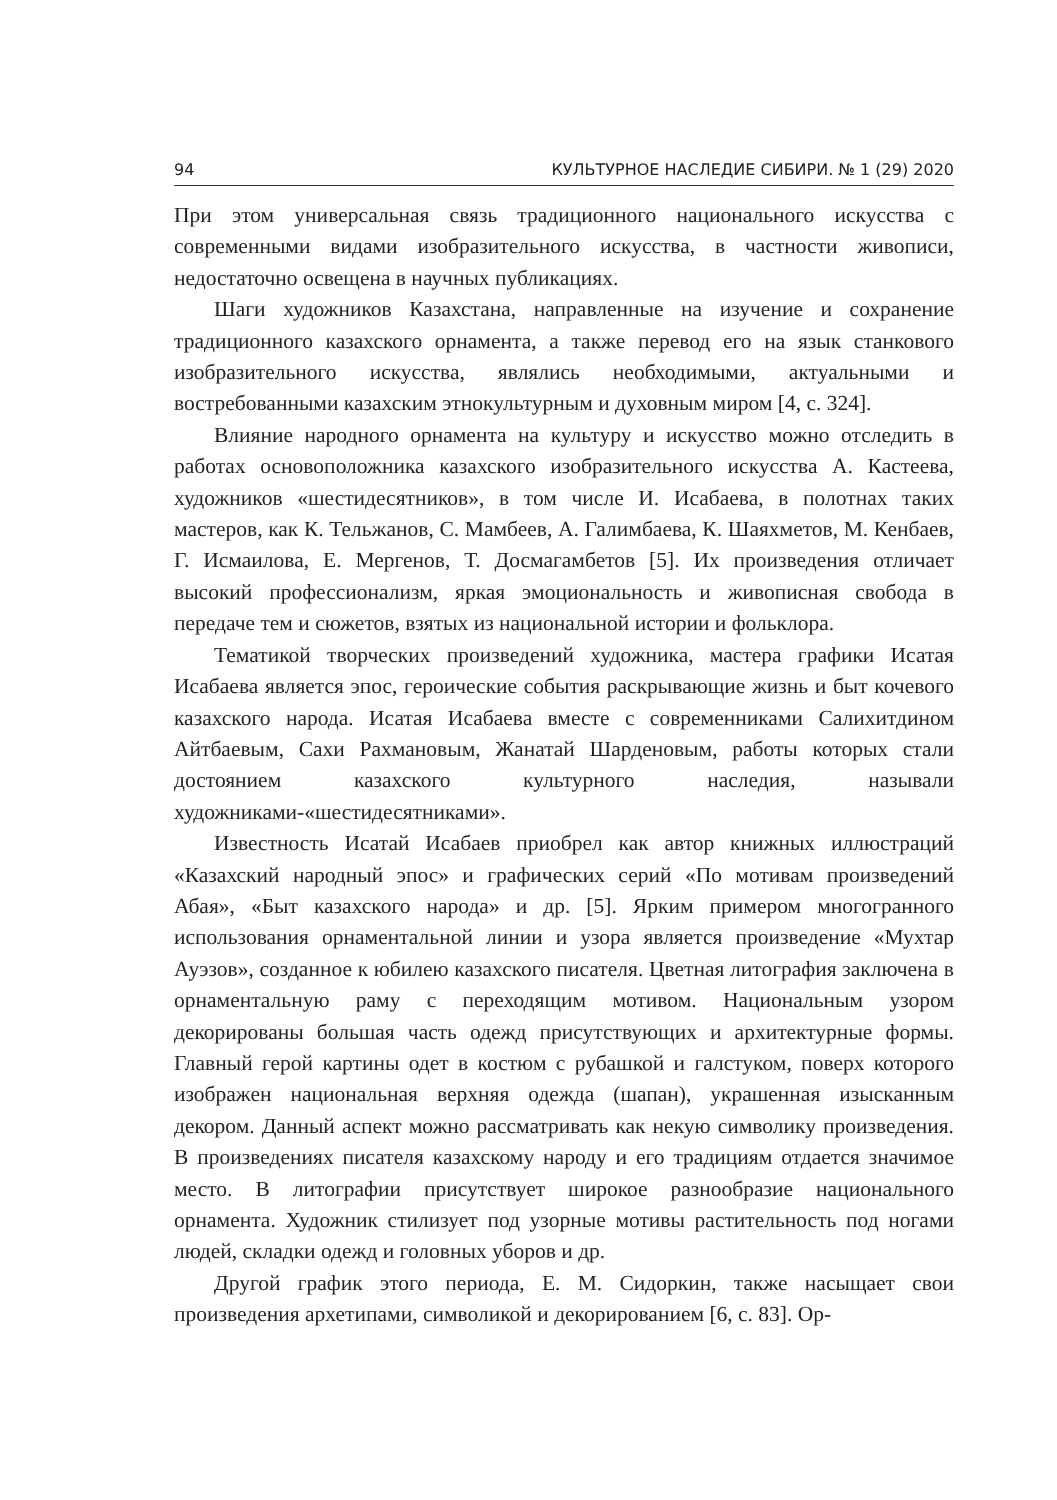94 КУЛЬТУРНОЕ НАСЛЕДИЕ СИБИРИ. № 1 (29) 2020
При этом универсальная связь традиционного национального искусства с современными видами изобразительного искусства, в частности живописи, недостаточно освещена в научных публикациях.
Шаги художников Казахстана, направленные на изучение и сохранение традиционного казахского орнамента, а также перевод его на язык станкового изобразительного искусства, являлись необходимыми, актуальными и востребованными казахским этнокультурным и духовным миром [4, с. 324].
Влияние народного орнамента на культуру и искусство можно отследить в работах основоположника казахского изобразительного искусства А. Кастеева, художников «шестидесятников», в том числе И. Исабаева, в полотнах таких мастеров, как К. Тельжанов, С. Мамбеев, А. Галимбаева, К. Шаяхметов, М. Кенбаев, Г. Исмаилова, Е. Мергенов, Т. Досмагамбетов [5]. Их произведения отличает высокий профессионализм, яркая эмоциональность и живописная свобода в передаче тем и сюжетов, взятых из национальной истории и фольклора.
Тематикой творческих произведений художника, мастера графики Исатая Исабаева является эпос, героические события раскрывающие жизнь и быт кочевого казахского народа. Исатая Исабаева вместе с современниками Салихитдином Айтбаевым, Сахи Рахмановым, Жанатай Шарденовым, работы которых стали достоянием казахского культурного наследия, называли художниками-«шестидесятниками».
Известность Исатай Исабаев приобрел как автор книжных иллюстраций «Казахский народный эпос» и графических серий «По мотивам произведений Абая», «Быт казахского народа» и др. [5]. Ярким примером многогранного использования орнаментальной линии и узора является произведение «Мухтар Ауэзов», созданное к юбилею казахского писателя. Цветная литография заключена в орнаментальную раму с переходящим мотивом. Национальным узором декорированы большая часть одежд присутствующих и архитектурные формы. Главный герой картины одет в костюм с рубашкой и галстуком, поверх которого изображен национальная верхняя одежда (шапан), украшенная изысканным декором. Данный аспект можно рассматривать как некую символику произведения. В произведениях писателя казахскому народу и его традициям отдается значимое место. В литографии присутствует широкое разнообразие национального орнамента. Художник стилизует под узорные мотивы растительность под ногами людей, складки одежд и головных уборов и др.
Другой график этого периода, Е. М. Сидоркин, также насыщает свои произведения архетипами, символикой и декорированием [6, с. 83]. Ор-